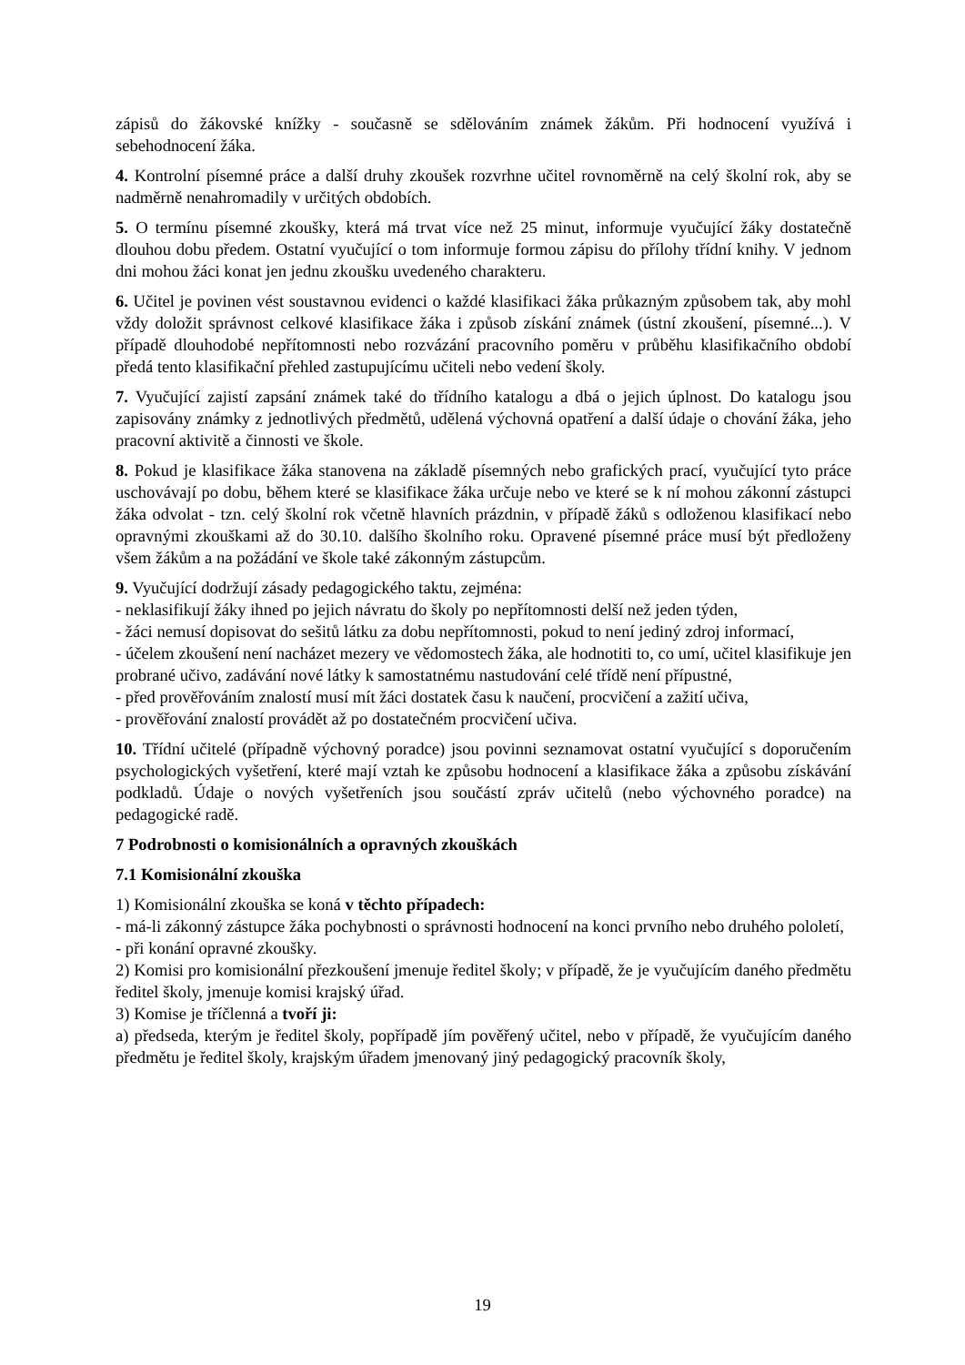zápisů do žákovské knížky - současně se sdělováním známek žákům. Při hodnocení využívá i sebehodnocení žáka.
4. Kontrolní písemné práce a další druhy zkoušek rozvrhne učitel rovnoměrně na celý školní rok, aby se nadměrně nenahromadily v určitých obdobích.
5. O termínu písemné zkoušky, která má trvat více než 25 minut, informuje vyučující žáky dostatečně dlouhou dobu předem. Ostatní vyučující o tom informuje formou zápisu do přílohy třídní knihy. V jednom dni mohou žáci konat jen jednu zkoušku uvedeného charakteru.
6. Učitel je povinen vést soustavnou evidenci o každé klasifikaci žáka průkazným způsobem tak, aby mohl vždy doložit správnost celkové klasifikace žáka i způsob získání známek (ústní zkoušení, písemné...). V případě dlouhodobé nepřítomnosti nebo rozvázání pracovního poměru v průběhu klasifikačního období předá tento klasifikační přehled zastupujícímu učiteli nebo vedení školy.
7. Vyučující zajistí zapsání známek také do třídního katalogu a dbá o jejich úplnost. Do katalogu jsou zapisovány známky z jednotlivých předmětů, udělená výchovná opatření a další údaje o chování žáka, jeho pracovní aktivitě a činnosti ve škole.
8. Pokud je klasifikace žáka stanovena na základě písemných nebo grafických prací, vyučující tyto práce uschovávají po dobu, během které se klasifikace žáka určuje nebo ve které se k ní mohou zákonní zástupci žáka odvolat - tzn. celý školní rok včetně hlavních prázdnin, v případě žáků s odloženou klasifikací nebo opravnými zkouškami až do 30.10. dalšího školního roku. Opravené písemné práce musí být předloženy všem žákům a na požádání ve škole také zákonným zástupcům.
9. Vyučující dodržují zásady pedagogického taktu, zejména:
- neklasifikují žáky ihned po jejich návratu do školy po nepřítomnosti delší než jeden týden,
- žáci nemusí dopisovat do sešitů látku za dobu nepřítomnosti, pokud to není jediný zdroj informací,
- účelem zkoušení není nacházet mezery ve vědomostech žáka, ale hodnotiti to, co umí, učitel klasifikuje jen probrané učivo, zadávání nové látky k samostatnému nastudování celé třídě není přípustné,
- před prověřováním znalostí musí mít žáci dostatek času k naučení, procvičení a zažití učiva,
- prověřování znalostí provádět až po dostatečném procvičení učiva.
10. Třídní učitelé (případně výchovný poradce) jsou povinni seznamovat ostatní vyučující s doporučením psychologických vyšetření, které mají vztah ke způsobu hodnocení a klasifikace žáka a způsobu získávání podkladů. Údaje o nových vyšetřeních jsou součástí zpráv učitelů (nebo výchovného poradce) na pedagogické radě.
7 Podrobnosti o komisionálních a opravných zkouškách
7.1 Komisionální zkouška
1) Komisionální zkouška se koná v těchto případech:
- má-li zákonný zástupce žáka pochybnosti o správnosti hodnocení na konci prvního nebo druhého pololetí,
- při konání opravné zkoušky.
2) Komisi pro komisionální přezkoušení jmenuje ředitel školy; v případě, že je vyučujícím daného předmětu ředitel školy, jmenuje komisi krajský úřad.
3) Komise je tříčlenná a tvoří ji:
a) předseda, kterým je ředitel školy, popřípadě jím pověřený učitel, nebo v případě, že vyučujícím daného předmětu je ředitel školy, krajským úřadem jmenovaný jiný pedagogický pracovník školy,
19